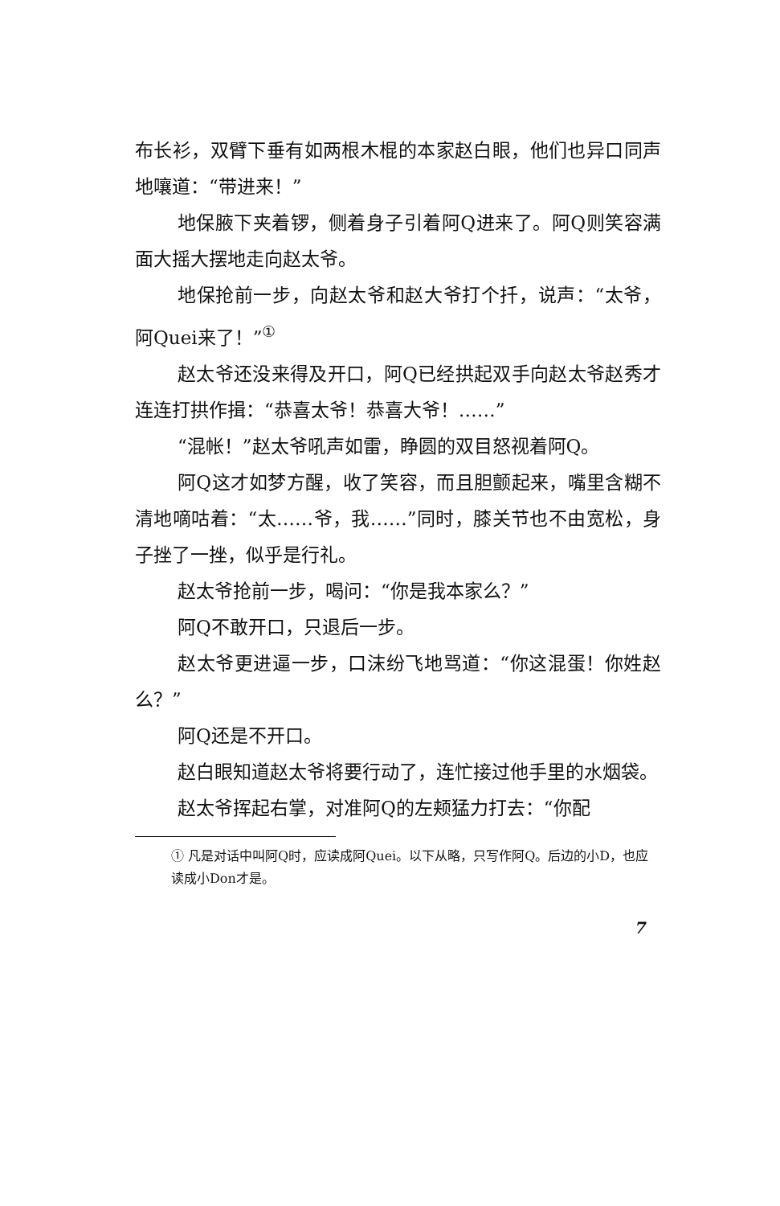布长衫，双臂下垂有如两根木棍的本家赵白眼，他们也异口同声地嚷道：“带进来！”
地保腋下夹着锣，侧着身子引着阿Q进来了。阿Q则笑容满面大摇大摆地走向赵太爷。
地保抢前一步，向赵太爷和赵大爷打个扦，说声：“太爷，阿Quei来了！”<sup>①</sup>
赵太爷还没来得及开口，阿Q已经拱起双手向赵太爷赵秀才连连打拱作揖：“恭喜太爷！恭喜大爷！……”
“混帐！”赵太爷吼声如雷，睁圆的双目怒视着阿Q。
阿Q这才如梦方醒，收了笑容，而且胆颤起来，嘴里含糊不清地嘀咕着：“太……爷，我……”同时，膝关节也不由宽松，身子挫了一挫，似乎是行礼。
赵太爷抢前一步，喝问：“你是我本家么？”
阿Q不敢开口，只退后一步。
赵太爷更进逼一步，口沫纷飞地骂道：“你这混蛋！你姓赵么？”
阿Q还是不开口。
赵白眼知道赵太爷将要行动了，连忙接过他手里的水烟袋。
赵太爷挥起右掌，对准阿Q的左颊猛力打去：“你配
① 凡是对话中叫阿Q时，应读成阿Quei。以下从略，只写作阿Q。后边的小D，也应读成小Don才是。
7